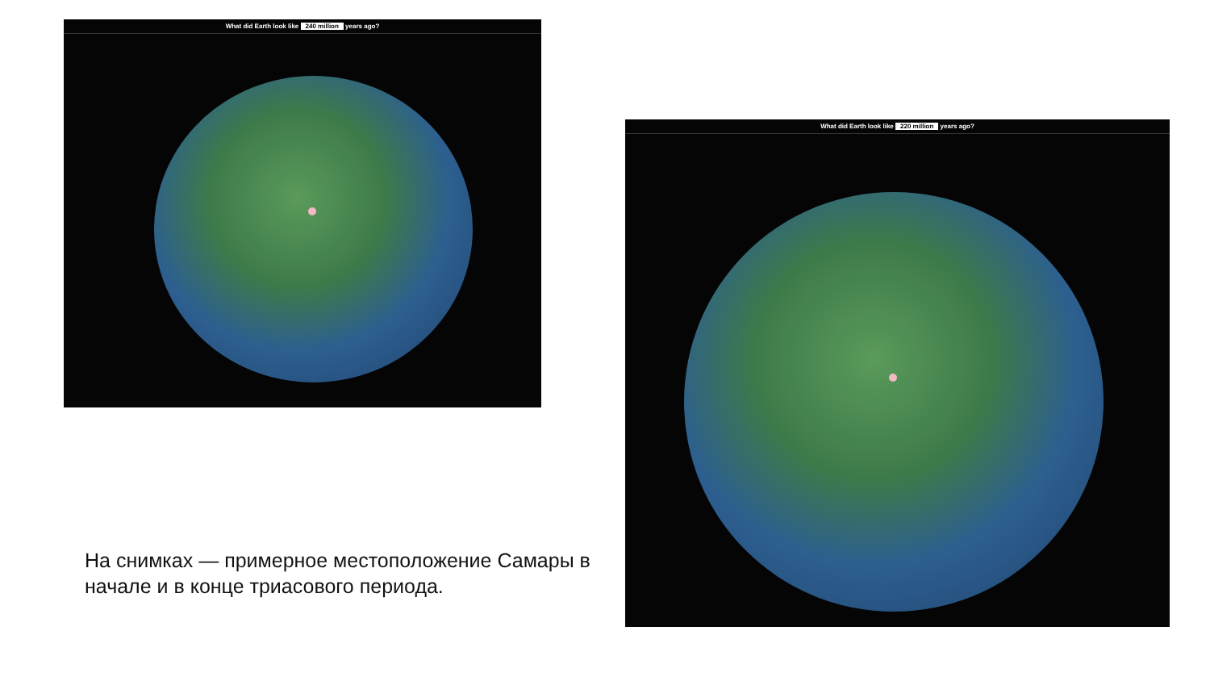What did Earth look like 240 million years ago?
На снимках — примерное местоположение Самары в начале и в конце триасового периода.
What did Earth look like 220 million years ago?